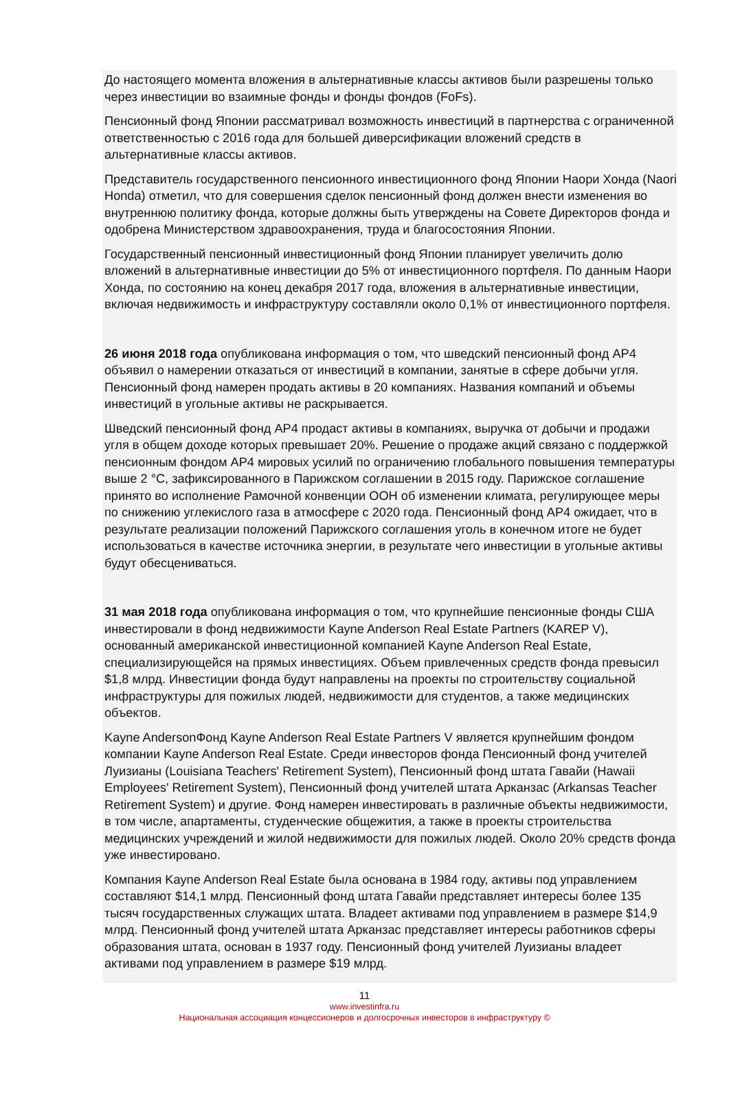До настоящего момента вложения в альтернативные классы активов были разрешены только через инвестиции во взаимные фонды и фонды фондов (FoFs).
Пенсионный фонд Японии рассматривал возможность инвестиций в партнерства с ограниченной ответственностью с 2016 года для большей диверсификации вложений средств в альтернативные классы активов.
Представитель государственного пенсионного инвестиционного фонд Японии Наори Хонда (Naori Honda) отметил, что для совершения сделок пенсионный фонд должен внести изменения во внутреннюю политику фонда, которые должны быть утверждены на Совете Директоров фонда и одобрена Министерством здравоохранения, труда и благосостояния Японии.
Государственный пенсионный инвестиционный фонд Японии планирует увеличить долю вложений в альтернативные инвестиции до 5% от инвестиционного портфеля. По данным Наори Хонда, по состоянию на конец декабря 2017 года, вложения в альтернативные инвестиции, включая недвижимость и инфраструктуру составляли около 0,1% от инвестиционного портфеля.
26 июня 2018 года опубликована информация о том, что шведский пенсионный фонд AP4 объявил о намерении отказаться от инвестиций в компании, занятые в сфере добычи угля. Пенсионный фонд намерен продать активы в 20 компаниях. Названия компаний и объемы инвестиций в угольные активы не раскрывается.
Шведский пенсионный фонд AP4 продаст активы в компаниях, выручка от добычи и продажи угля в общем доходе которых превышает 20%. Решение о продаже акций связано с поддержкой пенсионным фондом AP4 мировых усилий по ограничению глобального повышения температуры выше 2 °C, зафиксированного в Парижском соглашении в 2015 году. Парижское соглашение принято во исполнение Рамочной конвенции ООН об изменении климата, регулирующее меры по снижению углекислого газа в атмосфере с 2020 года. Пенсионный фонд AP4 ожидает, что в результате реализации положений Парижского соглашения уголь в конечном итоге не будет использоваться в качестве источника энергии, в результате чего инвестиции в угольные активы будут обесцениваться.
31 мая 2018 года опубликована информация о том, что крупнейшие пенсионные фонды США инвестировали в фонд недвижимости Kayne Anderson Real Estate Partners (KAREP V), основанный американской инвестиционной компанией Kayne Anderson Real Estate, специализирующейся на прямых инвестициях. Объем привлеченных средств фонда превысил $1,8 млрд. Инвестиции фонда будут направлены на проекты по строительству социальной инфраструктуры для пожилых людей, недвижимости для студентов, а также медицинских объектов.
Kayne AndersonФонд Kayne Anderson Real Estate Partners V является крупнейшим фондом компании Kayne Anderson Real Estate. Среди инвесторов фонда Пенсионный фонд учителей Луизианы (Louisiana Teachers' Retirement System), Пенсионный фонд штата Гавайи (Hawaii Employees' Retirement System), Пенсионный фонд учителей штата Арканзас (Arkansas Teacher Retirement System) и другие. Фонд намерен инвестировать в различные объекты недвижимости, в том числе, апартаменты, студенческие общежития, а также в проекты строительства медицинских учреждений и жилой недвижимости для пожилых людей. Около 20% средств фонда уже инвестировано.
Компания Kayne Anderson Real Estate была основана в 1984 году, активы под управлением составляют $14,1 млрд. Пенсионный фонд штата Гавайи представляет интересы более 135 тысяч государственных служащих штата. Владеет активами под управлением в размере $14,9 млрд. Пенсионный фонд учителей штата Арканзас представляет интересы работников сферы образования штата, основан в 1937 году. Пенсионный фонд учителей Луизианы владеет активами под управлением в размере $19 млрд.
11
www.investinfra.ru
Национальная ассоциация концессионеров и долгосрочных инвесторов в инфраструктуру ©